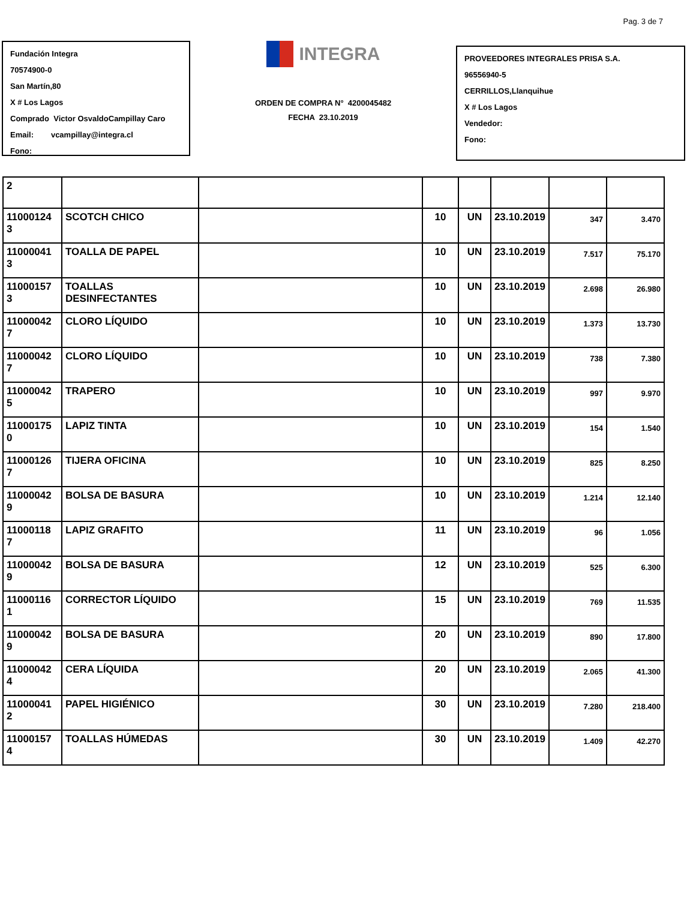Pag. 3 de 7
Fundación Integra
70574900-0
San Martín,80
X # Los Lagos
Comprado Victor OsvaldoCampillay Caro
Email: vcampillay@integra.cl
Fono:
INTEGRA
ORDEN DE COMPRA N° 4200045482
FECHA 23.10.2019
PROVEEDORES INTEGRALES PRISA S.A.
96556940-5
CERRILLOS,Llanquihue
X # Los Lagos
Vendedor:
Fono:
| 2 | | | | | | | |
| 11000124 3 | SCOTCH CHICO | | 10 | UN | 23.10.2019 | 347 | 3.470 |
| 11000041 3 | TOALLA DE PAPEL | | 10 | UN | 23.10.2019 | 7.517 | 75.170 |
| 11000157 3 | TOALLAS DESINFECTANTES | | 10 | UN | 23.10.2019 | 2.698 | 26.980 |
| 11000042 7 | CLORO LÍQUIDO | | 10 | UN | 23.10.2019 | 1.373 | 13.730 |
| 11000042 7 | CLORO LÍQUIDO | | 10 | UN | 23.10.2019 | 738 | 7.380 |
| 11000042 5 | TRAPERO | | 10 | UN | 23.10.2019 | 997 | 9.970 |
| 11000175 0 | LAPIZ TINTA | | 10 | UN | 23.10.2019 | 154 | 1.540 |
| 11000126 7 | TIJERA OFICINA | | 10 | UN | 23.10.2019 | 825 | 8.250 |
| 11000042 9 | BOLSA DE BASURA | | 10 | UN | 23.10.2019 | 1.214 | 12.140 |
| 11000118 7 | LAPIZ GRAFITO | | 11 | UN | 23.10.2019 | 96 | 1.056 |
| 11000042 9 | BOLSA DE BASURA | | 12 | UN | 23.10.2019 | 525 | 6.300 |
| 11000116 1 | CORRECTOR LÍQUIDO | | 15 | UN | 23.10.2019 | 769 | 11.535 |
| 11000042 9 | BOLSA DE BASURA | | 20 | UN | 23.10.2019 | 890 | 17.800 |
| 11000042 4 | CERA LÍQUIDA | | 20 | UN | 23.10.2019 | 2.065 | 41.300 |
| 11000041 2 | PAPEL HIGIÉNICO | | 30 | UN | 23.10.2019 | 7.280 | 218.400 |
| 11000157 4 | TOALLAS HÚMEDAS | | 30 | UN | 23.10.2019 | 1.409 | 42.270 |